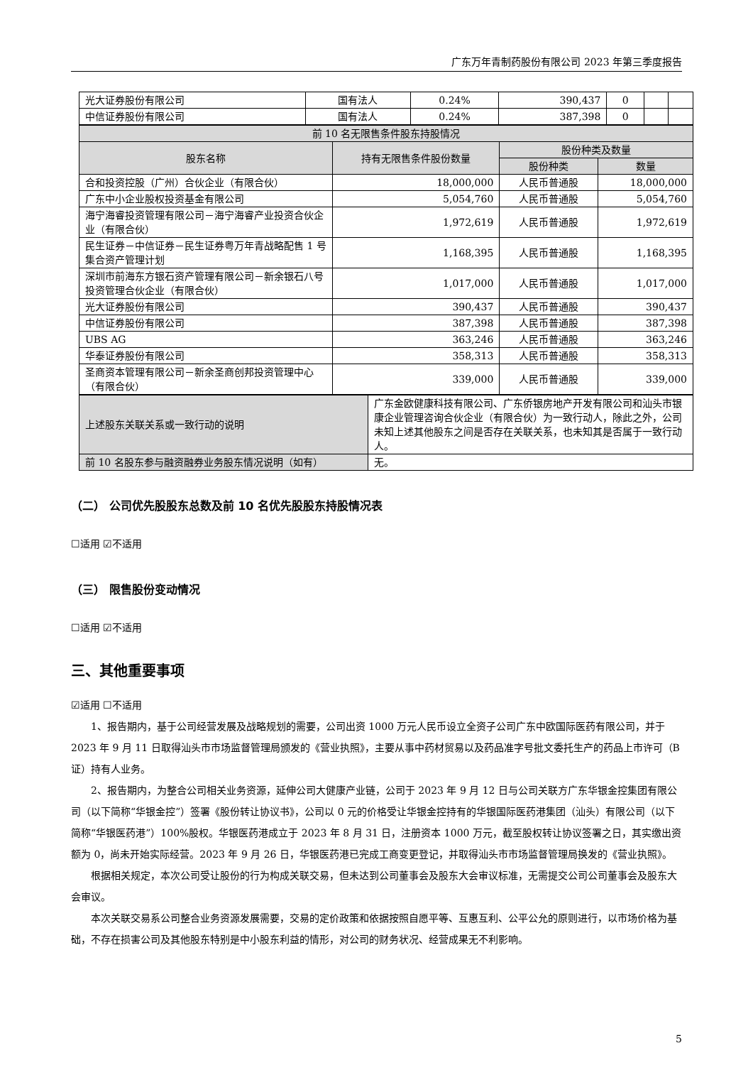广东万年青制药股份有限公司 2023 年第三季度报告
| 光大证券股份有限公司 | 国有法人 | 0.24% | 390,437 | 0 | | |
| 中信证券股份有限公司 | 国有法人 | 0.24% | 387,398 | 0 | | |
| 前 10 名无限售条件股东持股情况 | | | |
| --- | --- | --- | --- |
| 股东名称 | 持有无限售条件股份数量 | 股份种类及数量 | |
| | | 股份种类 | 数量 |
| 合和投资控股（广州）合伙企业（有限合伙） | 18,000,000 | 人民币普通股 | 18,000,000 |
| 广东中小企业股权投资基金有限公司 | 5,054,760 | 人民币普通股 | 5,054,760 |
| 海宁海睿投资管理有限公司－海宁海睿产业投资合伙企业（有限合伙） | 1,972,619 | 人民币普通股 | 1,972,619 |
| 民生证券－中信证券－民生证券粤万年青战略配售 1 号集合资产管理计划 | 1,168,395 | 人民币普通股 | 1,168,395 |
| 深圳市前海东方银石资产管理有限公司－新余银石八号投资管理合伙企业（有限合伙） | 1,017,000 | 人民币普通股 | 1,017,000 |
| 光大证券股份有限公司 | 390,437 | 人民币普通股 | 390,437 |
| 中信证券股份有限公司 | 387,398 | 人民币普通股 | 387,398 |
| UBS AG | 363,246 | 人民币普通股 | 363,246 |
| 华泰证券股份有限公司 | 358,313 | 人民币普通股 | 358,313 |
| 圣商资本管理有限公司－新余圣商创邦投资管理中心（有限合伙） | 339,000 | 人民币普通股 | 339,000 |
| 上述股东关联关系或一致行动的说明 | 广东金欧健康科技有限公司、广东侨银房地产开发有限公司和汕头市银康企业管理咨询合伙企业（有限合伙）为一致行动人，除此之外，公司未知上述其他股东之间是否存在关联关系，也未知其是否属于一致行动人。 |
| 前 10 名股东参与融资融券业务股东情况说明（如有） | 无。 |
（二） 公司优先股股东总数及前 10 名优先股股东持股情况表
☐适用 ☑不适用
（三） 限售股份变动情况
☐适用 ☑不适用
三、其他重要事项
☑适用 ☐不适用
1、报告期内，基于公司经营发展及战略规划的需要，公司出资 1000 万元人民币设立全资子公司广东中欧国际医药有限公司，并于 2023 年 9 月 11 日取得汕头市市场监督管理局颁发的《营业执照》，主要从事中药材贸易以及药品准字号批文委托生产的药品上市许可（B 证）持有人业务。
2、报告期内，为整合公司相关业务资源，延伸公司大健康产业链，公司于 2023 年 9 月 12 日与公司关联方广东华银金控集团有限公司（以下简称“华银金控”）签署《股份转让协议书》，公司以 0 元的价格受让华银金控持有的华银国际医药港集团（汕头）有限公司（以下简称“华银医药港”）100%股权。华银医药港成立于 2023 年 8 月 31 日，注册资本 1000 万元，截至股权转让协议签署之日，其实缴出资额为 0，尚未开始实际经营。2023 年 9 月 26 日，华银医药港已完成工商变更登记，并取得汕头市市场监督管理局换发的《营业执照》。
根据相关规定，本次公司受让股份的行为构成关联交易，但未达到公司董事会及股东大会审议标准，无需提交公司公司董事会及股东大会审议。
本次关联交易系公司整合业务资源发展需要，交易的定价政策和依据按照自愿平等、互惠互利、公平公允的原则进行，以市场价格为基础，不存在损害公司及其他股东特别是中小股东利益的情形，对公司的财务状况、经营成果无不利影响。
5